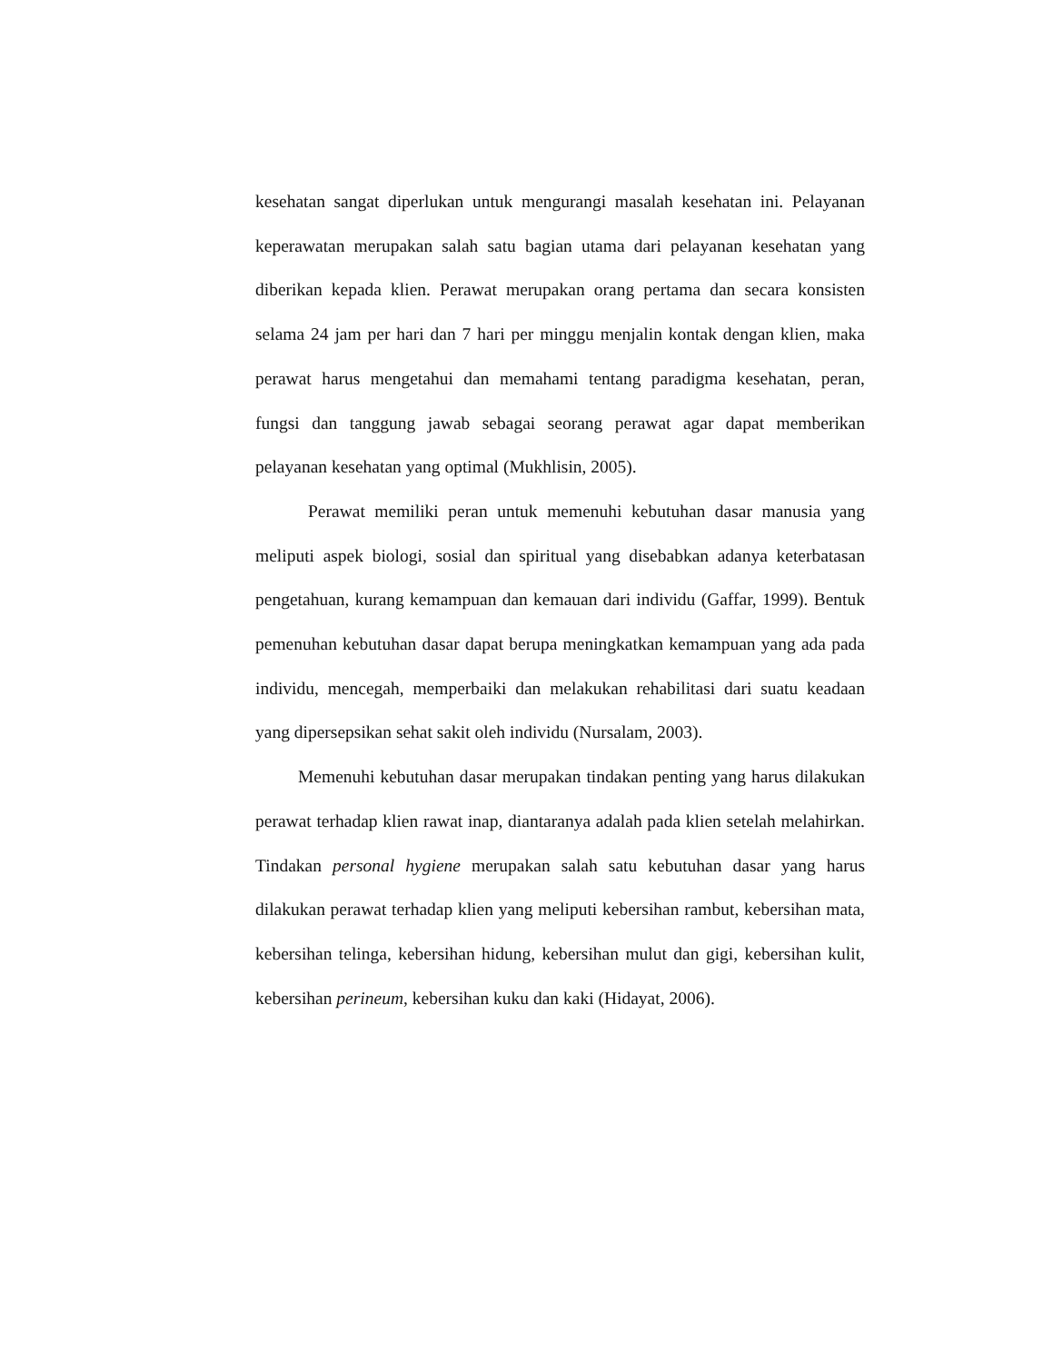kesehatan sangat diperlukan untuk mengurangi masalah kesehatan ini. Pelayanan keperawatan merupakan salah satu bagian utama dari pelayanan kesehatan yang diberikan kepada klien. Perawat merupakan orang pertama dan secara konsisten selama 24 jam per hari dan 7 hari per minggu menjalin kontak dengan klien, maka perawat harus mengetahui dan memahami tentang paradigma kesehatan, peran, fungsi dan tanggung jawab sebagai seorang perawat agar dapat memberikan pelayanan kesehatan yang optimal (Mukhlisin, 2005).
Perawat memiliki peran untuk memenuhi kebutuhan dasar manusia yang meliputi aspek biologi, sosial dan spiritual yang disebabkan adanya keterbatasan pengetahuan, kurang kemampuan dan kemauan dari individu (Gaffar, 1999). Bentuk pemenuhan kebutuhan dasar dapat berupa meningkatkan kemampuan yang ada pada individu, mencegah, memperbaiki dan melakukan rehabilitasi dari suatu keadaan yang dipersepsikan sehat sakit oleh individu (Nursalam, 2003).
Memenuhi kebutuhan dasar merupakan tindakan penting yang harus dilakukan perawat terhadap klien rawat inap, diantaranya adalah pada klien setelah melahirkan. Tindakan personal hygiene merupakan salah satu kebutuhan dasar yang harus dilakukan perawat terhadap klien yang meliputi kebersihan rambut, kebersihan mata, kebersihan telinga, kebersihan hidung, kebersihan mulut dan gigi, kebersihan kulit, kebersihan perineum, kebersihan kuku dan kaki (Hidayat, 2006).